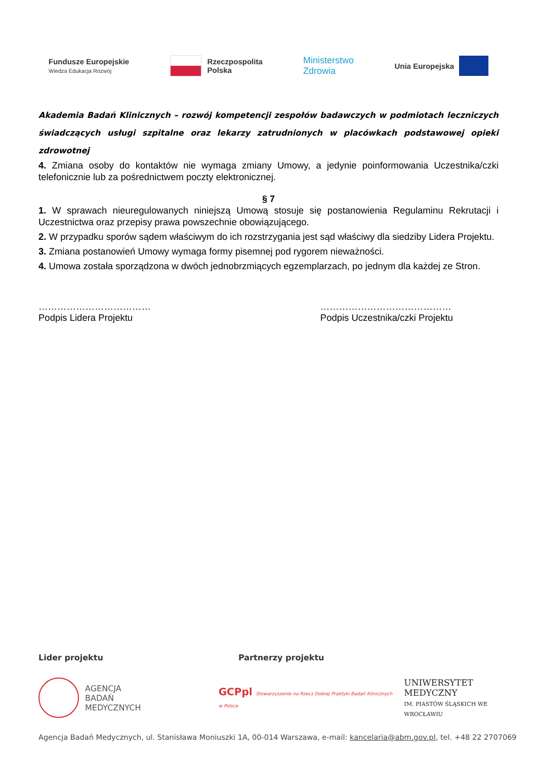Fundusze Europejskie
Wiedza Edukacja Rozwój
Rzeczpospolita
Polska
Ministerstwo
Zdrowia
Unia Europejska
Akademia Badań Klinicznych – rozwój kompetencji zespołów badawczych w podmiotach leczniczych świadczących usługi szpitalne oraz lekarzy zatrudnionych w placówkach podstawowej opieki zdrowotnej
4. Zmiana osoby do kontaktów nie wymaga zmiany Umowy, a jedynie poinformowania Uczestnika/czki telefonicznie lub za pośrednictwem poczty elektronicznej.
§ 7
1. W sprawach nieuregulowanych niniejszą Umową stosuje się postanowienia Regulaminu Rekrutacji i Uczestnictwa oraz przepisy prawa powszechnie obowiązującego.
2. W przypadku sporów sądem właściwym do ich rozstrzygania jest sąd właściwy dla siedziby Lidera Projektu.
3. Zmiana postanowień Umowy wymaga formy pisemnej pod rygorem nieważności.
4. Umowa została sporządzona w dwóch jednobrzmiących egzemplarzach, po jednym dla każdej ze Stron.
………………………………
Podpis Lidera Projektu
……………………………………
Podpis Uczestnika/czki Projektu
Lider projektu Partnerzy projektu
AGENCJA
BADAŃ
MEDYCZNYCH
GCPpl Stowarzyszenie na Rzecz Dobrej Praktyki Badań Klinicznych w Polsce
UNIWERSYTET MEDYCZNY
IM. PIASTÓW ŚLĄSKICH WE WROCŁAWIU
Agencja Badań Medycznych, ul. Stanisława Moniuszki 1A, 00-014 Warszawa, e-mail: kancelaria@abm.gov.pl, tel. +48 22 2707069